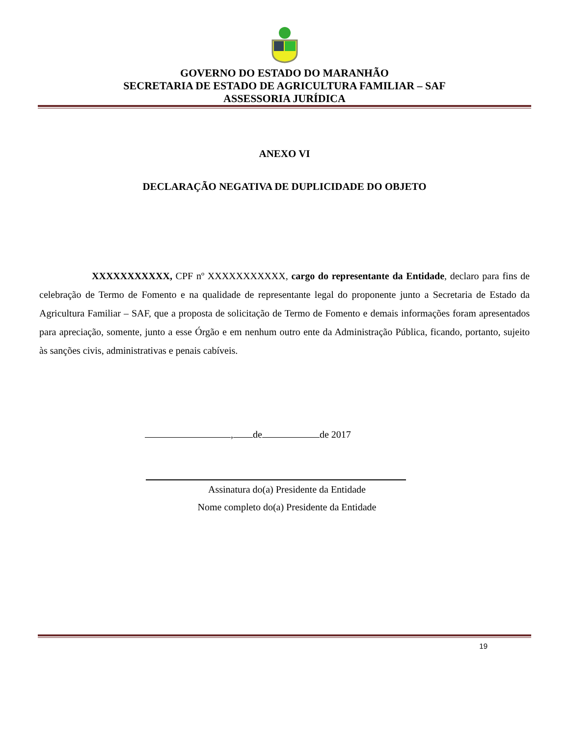GOVERNO DO ESTADO DO MARANHÃO
SECRETARIA DE ESTADO DE AGRICULTURA FAMILIAR – SAF
ASSESSORIA JURÍDICA
ANEXO VI
DECLARAÇÃO NEGATIVA DE DUPLICIDADE DO OBJETO
XXXXXXXXXXX, CPF nº XXXXXXXXXXX, cargo do representante da Entidade, declaro para fins de celebração de Termo de Fomento e na qualidade de representante legal do proponente junto a Secretaria de Estado da Agricultura Familiar – SAF, que a proposta de solicitação de Termo de Fomento e demais informações foram apresentados para apreciação, somente, junto a esse Órgão e em nenhum outro ente da Administração Pública, ficando, portanto, sujeito às sanções civis, administrativas e penais cabíveis.
, de de 2017
Assinatura do(a) Presidente da Entidade
Nome completo do(a) Presidente da Entidade
19